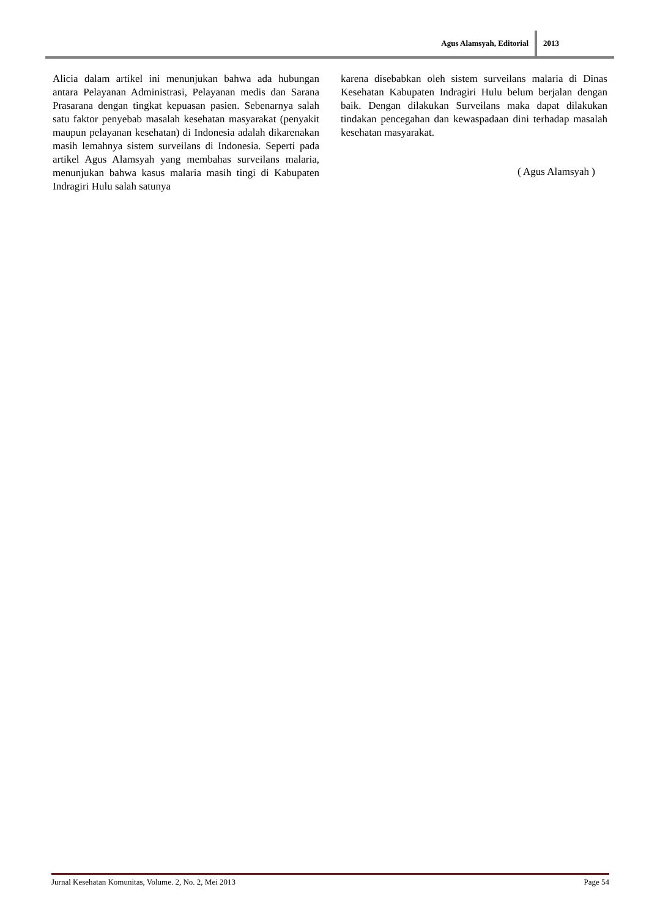Agus Alamsyah, Editorial 2013
Alicia dalam artikel ini menunjukan bahwa ada hubungan antara Pelayanan Administrasi, Pelayanan medis dan Sarana Prasarana dengan tingkat kepuasan pasien. Sebenarnya salah satu faktor penyebab masalah kesehatan masyarakat (penyakit maupun pelayanan kesehatan) di Indonesia adalah dikarenakan masih lemahnya sistem surveilans di Indonesia. Seperti pada artikel Agus Alamsyah yang membahas surveilans malaria, menunjukan bahwa kasus malaria masih tingi di Kabupaten Indragiri Hulu salah satunya
karena disebabkan oleh sistem surveilans malaria di Dinas Kesehatan Kabupaten Indragiri Hulu belum berjalan dengan baik. Dengan dilakukan Surveilans maka dapat dilakukan tindakan pencegahan dan kewaspadaan dini terhadap masalah kesehatan masyarakat.
( Agus Alamsyah )
Jurnal Kesehatan Komunitas, Volume. 2, No. 2, Mei 2013 Page 54